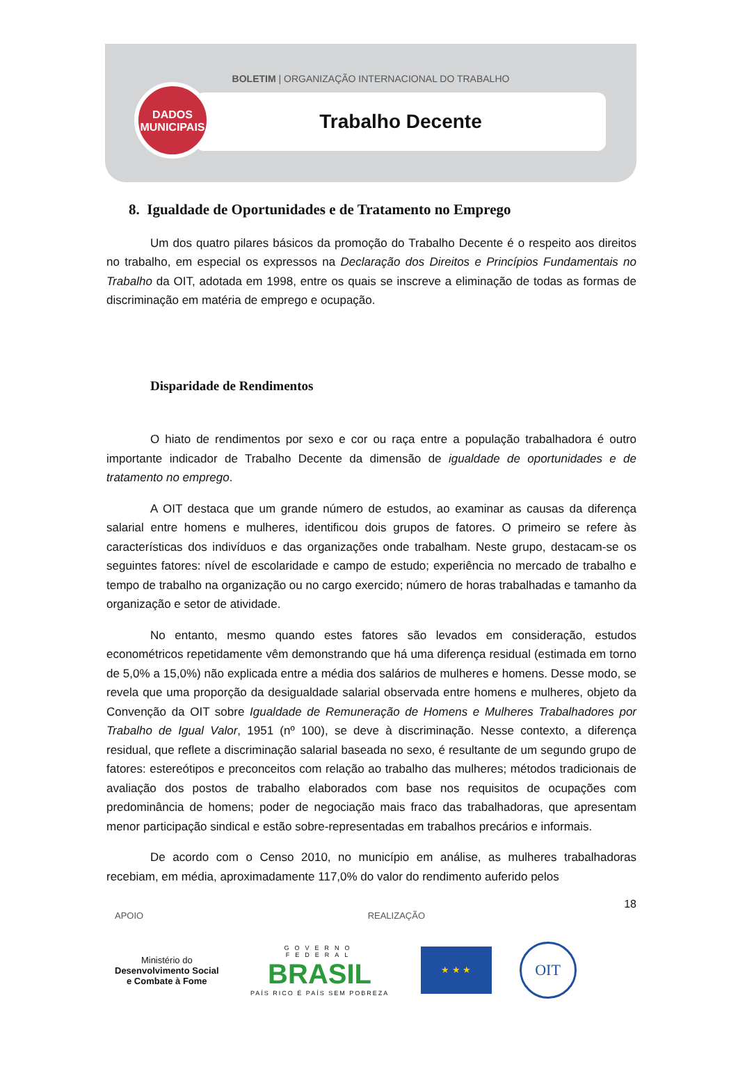BOLETIM | ORGANIZAÇÃO INTERNACIONAL DO TRABALHO
Trabalho Decente
DADOS
MUNICIPAIS
8. Igualdade de Oportunidades e de Tratamento no Emprego
Um dos quatro pilares básicos da promoção do Trabalho Decente é o respeito aos direitos no trabalho, em especial os expressos na Declaração dos Direitos e Princípios Fundamentais no Trabalho da OIT, adotada em 1998, entre os quais se inscreve a eliminação de todas as formas de discriminação em matéria de emprego e ocupação.
Disparidade de Rendimentos
O hiato de rendimentos por sexo e cor ou raça entre a população trabalhadora é outro importante indicador de Trabalho Decente da dimensão de igualdade de oportunidades e de tratamento no emprego.
A OIT destaca que um grande número de estudos, ao examinar as causas da diferença salarial entre homens e mulheres, identificou dois grupos de fatores. O primeiro se refere às características dos indivíduos e das organizações onde trabalham. Neste grupo, destacam-se os seguintes fatores: nível de escolaridade e campo de estudo; experiência no mercado de trabalho e tempo de trabalho na organização ou no cargo exercido; número de horas trabalhadas e tamanho da organização e setor de atividade.
No entanto, mesmo quando estes fatores são levados em consideração, estudos econométricos repetidamente vêm demonstrando que há uma diferença residual (estimada em torno de 5,0% a 15,0%) não explicada entre a média dos salários de mulheres e homens. Desse modo, se revela que uma proporção da desigualdade salarial observada entre homens e mulheres, objeto da Convenção da OIT sobre Igualdade de Remuneração de Homens e Mulheres Trabalhadores por Trabalho de Igual Valor, 1951 (nº 100), se deve à discriminação. Nesse contexto, a diferença residual, que reflete a discriminação salarial baseada no sexo, é resultante de um segundo grupo de fatores: estereótipos e preconceitos com relação ao trabalho das mulheres; métodos tradicionais de avaliação dos postos de trabalho elaborados com base nos requisitos de ocupações com predominância de homens; poder de negociação mais fraco das trabalhadoras, que apresentam menor participação sindical e estão sobre-representadas em trabalhos precários e informais.
De acordo com o Censo 2010, no município em análise, as mulheres trabalhadoras recebiam, em média, aproximadamente 117,0% do valor do rendimento auferido pelos
18
APOIO REALIZAÇÃO
Ministério do
Desenvolvimento Social
e Combate à Fome
GOVERNO FEDERAL
BRASIL
PAÍS RICO É PAÍS SEM POBREZA
★ ★ ★
OIT